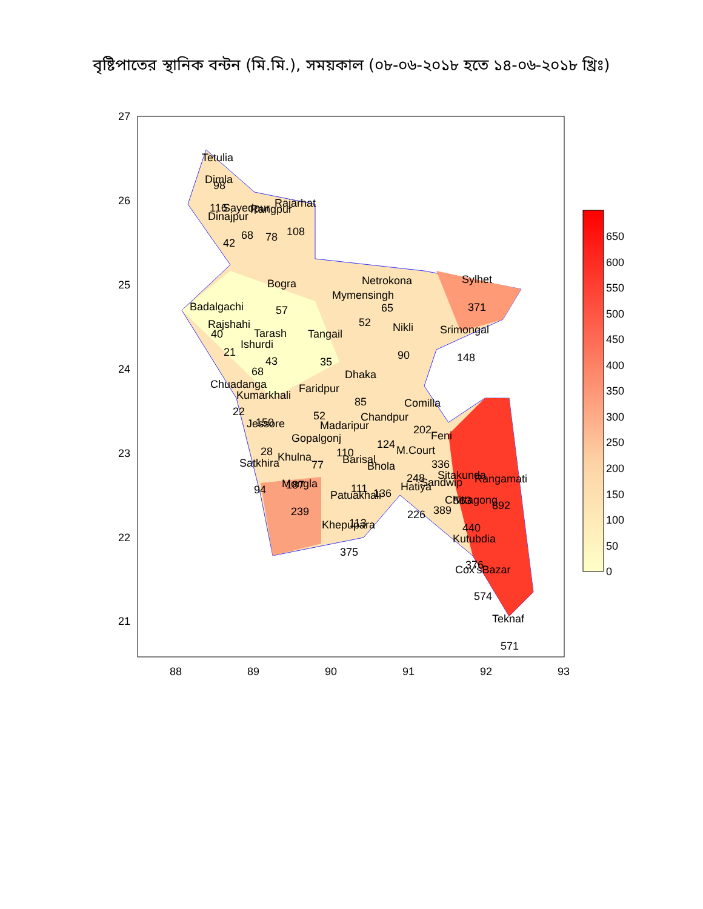বৃষ্টিপাতের স্থানিক বন্টন (মি.মি.), সময়কাল (০৮-০৬-২০১৮ হতে ১৪-০৬-২০১৮ খ্রিঃ)
Tetulia
Dimla
98
116
Sayedpur
Rangpur
Rajarhat
Dinajpur
68
78
108
42
Bogra
57
Netrokona
Mymensingh
65
52
Sylhet
371
Badalgachi
Rajshahi
40
Tarash
Tangail
Nikli
Srimongal
Ishurdi
21
43
35
90
148
68
Dhaka
Chuadanga
Faridpur
Kumarkhali
85
Comilla
22
52
Chandpur
Jessore
150
Madaripur
202
Feni
Gopalgonj
124
28
110
M.Court
Khulna
Satkhira
Barisal
77
Bhola
336
Sitakunda
Rangamati
248
Sandwip
Mongla
187
Hatiya
111
94
Patuakhali
136
Chittagong
563
892
389
239
226
113
Khepupara
440
Kutubdia
375
376
Cox'sBazar
574
Teknaf
571
27
26
25
24
23
22
21
88
89
90
91
92
93
650
600
550
500
450
400
350
300
250
200
150
100
50
0